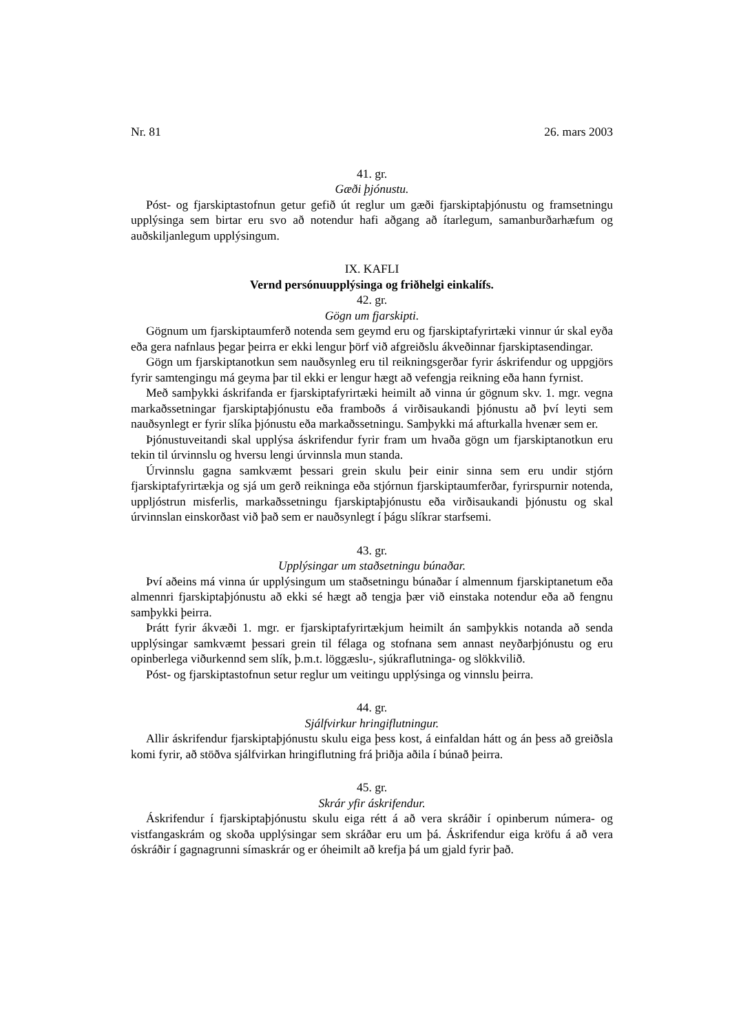Nr. 81 26. mars 2003
41. gr.
Gæði þjónustu.
Póst- og fjarskiptastofnun getur gefið út reglur um gæði fjarskiptaþjónustu og framsetningu upplýsinga sem birtar eru svo að notendur hafi aðgang að ítarlegum, samanburðarhæfum og auðskiljanlegum upplýsingum.
IX. KAFLI
Vernd persónuupplýsinga og friðhelgi einkalífs.
42. gr.
Gögn um fjarskipti.
Gögnum um fjarskiptaumferð notenda sem geymd eru og fjarskiptafyrirtæki vinnur úr skal eyða eða gera nafnlaus þegar þeirra er ekki lengur þörf við afgreiðslu ákveðinnar fjarskiptasendingar.
Gögn um fjarskiptanotkun sem nauðsynleg eru til reikningsgerðar fyrir áskrifendur og uppgjörs fyrir samtengingu má geyma þar til ekki er lengur hægt að vefengja reikning eða hann fyrnist.
Með samþykki áskrifanda er fjarskiptafyrirtæki heimilt að vinna úr gögnum skv. 1. mgr. vegna markaðssetningar fjarskiptaþjónustu eða framboðs á virðisaukandi þjónustu að því leyti sem nauðsynlegt er fyrir slíka þjónustu eða markaðssetningu. Samþykki má afturkalla hvenær sem er.
Þjónustuveitandi skal upplýsa áskrifendur fyrir fram um hvaða gögn um fjarskiptanotkun eru tekin til úrvinnslu og hversu lengi úrvinnsla mun standa.
Úrvinnslu gagna samkvæmt þessari grein skulu þeir einir sinna sem eru undir stjórn fjarskiptafyrirtækja og sjá um gerð reikninga eða stjórnun fjarskiptaumferðar, fyrirspurnir notenda, uppljóstrun misferlis, markaðssetningu fjarskiptaþjónustu eða virðisaukandi þjónustu og skal úrvinnslan einskorðast við það sem er nauðsynlegt í þágu slíkrar starfsemi.
43. gr.
Upplýsingar um staðsetningu búnaðar.
Því aðeins má vinna úr upplýsingum um staðsetningu búnaðar í almennum fjarskiptanetum eða almennri fjarskiptaþjónustu að ekki sé hægt að tengja þær við einstaka notendur eða að fengnu samþykki þeirra.
Þrátt fyrir ákvæði 1. mgr. er fjarskiptafyrirtækjum heimilt án samþykkis notanda að senda upplýsingar samkvæmt þessari grein til félaga og stofnana sem annast neyðarþjónustu og eru opinberlega viðurkennd sem slík, þ.m.t. löggæslu-, sjúkraflutninga- og slökkvilið.
Póst- og fjarskiptastofnun setur reglur um veitingu upplýsinga og vinnslu þeirra.
44. gr.
Sjálfvirkur hringiflutningur.
Allir áskrifendur fjarskiptaþjónustu skulu eiga þess kost, á einfaldan hátt og án þess að greiðsla komi fyrir, að stöðva sjálfvirkan hringiflutning frá þriðja aðila í búnað þeirra.
45. gr.
Skrár yfir áskrifendur.
Áskrifendur í fjarskiptaþjónustu skulu eiga rétt á að vera skráðir í opinberum númera- og vistfangaskrám og skoða upplýsingar sem skráðar eru um þá. Áskrifendur eiga kröfu á að vera óskráðir í gagnagrunni símaskrár og er óheimilt að krefja þá um gjald fyrir það.